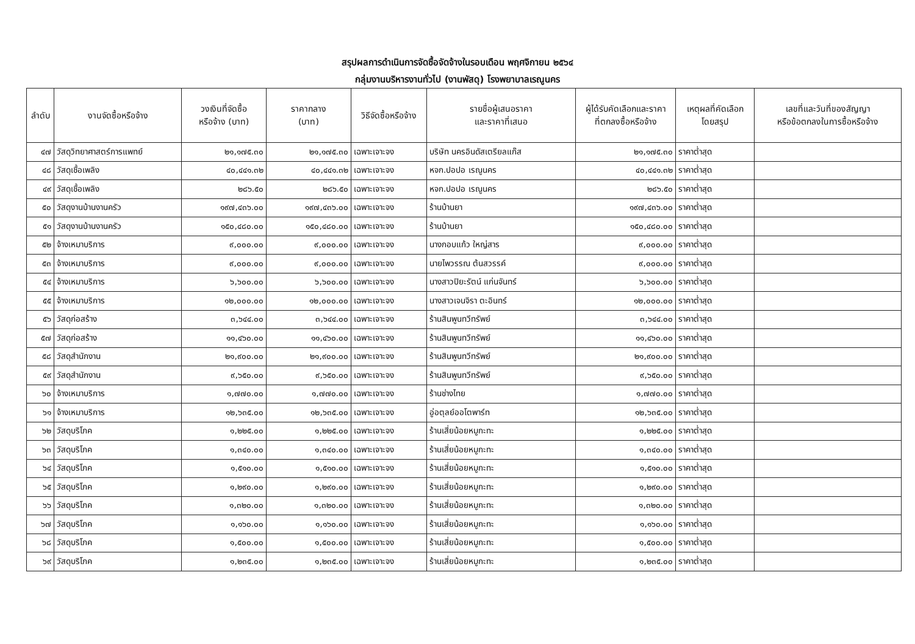สรุปผลการดำเนินการจัดซื้อจัดจ้างในรอบเดือน พฤศจิกายน ๒๕๖๔
กลุ่มงานบริหารงานทั่วไป (งานพัสดุ) โรงพยาบาลเรณูนคร
| ลำดับ | งานจัดซื้อหรือจ้าง | วงเงินที่จัดซื้อ หรือจ้าง (บาท) | ราคากลาง (บาท) | วิธีจัดซื้อหรือจ้าง | รายชื่อผู้เสนอราคา และราคาที่เสนอ | ผู้ได้รับคัดเลือกและราคา ที่ตกลงซื้อหรือจ้าง | เหตุผลที่คัดเลือก โดยสรุป | เลขที่และวันที่ของสัญญา หรือข้อตกลงในการซื้อหรือจ้าง |
| --- | --- | --- | --- | --- | --- | --- | --- | --- |
| ๔๗ | วัสดุวิทยาศาสตร์การแพทย์ | ๒๑,๑๗๕.๓๐ | ๒๑,๑๗๕.๓๐ | เฉพาะเจาะจง | บริษัท นครอินดัสเตรียลแก๊ส | ๒๑,๑๗๕.๓๐ | ราคาต่ำสุด | |
| ๔๘ | วัสดุเชื้อเพลิง | ๔๐,๔๔๑.๓๒ | ๔๐,๔๔๑.๓๒ | เฉพาะเจาะจง | หจก.ปอปอ เรณูนคร | ๔๐,๔๔๑.๓๒ | ราคาต่ำสุด | |
| ๔๙ | วัสดุเชื้อเพลิง | ๒๘๖.๕๐ | ๒๘๖.๕๐ | เฉพาะเจาะจง | หจก.ปอปอ เรณูนคร | ๒๘๖.๕๐ | ราคาต่ำสุด | |
| ๕๐ | วัสดุงานบ้านงานครัว | ๑๙๗,๔๓๖.๐๐ | ๑๙๗,๔๓๖.๐๐ | เฉพาะเจาะจง | ร้านบ้านยา | ๑๙๗,๔๓๖.๐๐ | ราคาต่ำสุด | |
| ๕๑ | วัสดุงานบ้านงานครัว | ๑๕๐,๔๘๐.๐๐ | ๑๕๐,๔๘๐.๐๐ | เฉพาะเจาะจง | ร้านบ้านยา | ๑๕๐,๔๘๐.๐๐ | ราคาต่ำสุด | |
| ๕๒ | จ้างเหมาบริการ | ๙,๐๐๐.๐๐ | ๙,๐๐๐.๐๐ | เฉพาะเจาะจง | นางกอบแก้ว ใหญ่สาร | ๙,๐๐๐.๐๐ | ราคาต่ำสุด | |
| ๕๓ | จ้างเหมาบริการ | ๙,๐๐๐.๐๐ | ๙,๐๐๐.๐๐ | เฉพาะเจาะจง | นายไพวรรณ ต้นสวรรค์ | ๙,๐๐๐.๐๐ | ราคาต่ำสุด | |
| ๕๔ | จ้างเหมาบริการ | ๖,๖๐๐.๐๐ | ๖,๖๐๐.๐๐ | เฉพาะเจาะจง | นางสาวปิยะรัตน์ แก่นจันทร์ | ๖,๖๐๐.๐๐ | ราคาต่ำสุด | |
| ๕๕ | จ้างเหมาบริการ | ๑๒,๐๐๐.๐๐ | ๑๒,๐๐๐.๐๐ | เฉพาะเจาะจง | นางสาวเจนจิรา ตะอินทร์ | ๑๒,๐๐๐.๐๐ | ราคาต่ำสุด | |
| ๕๖ | วัสดุก่อสร้าง | ๓,๖๔๔.๐๐ | ๓,๖๔๔.๐๐ | เฉพาะเจาะจง | ร้านสินพูนทวีทรัพย์ | ๓,๖๔๔.๐๐ | ราคาต่ำสุด | |
| ๕๗ | วัสดุก่อสร้าง | ๑๑,๔๖๐.๐๐ | ๑๑,๔๖๐.๐๐ | เฉพาะเจาะจง | ร้านสินพูนทวีทรัพย์ | ๑๑,๔๖๐.๐๐ | ราคาต่ำสุด | |
| ๕๘ | วัสดุสำนักงาน | ๒๑,๙๐๐.๐๐ | ๒๑,๙๐๐.๐๐ | เฉพาะเจาะจง | ร้านสินพูนทวีทรัพย์ | ๒๑,๙๐๐.๐๐ | ราคาต่ำสุด | |
| ๕๙ | วัสดุสำนักงาน | ๙,๖๕๐.๐๐ | ๙,๖๕๐.๐๐ | เฉพาะเจาะจง | ร้านสินพูนทวีทรัพย์ | ๙,๖๕๐.๐๐ | ราคาต่ำสุด | |
| ๖๐ | จ้างเหมาบริการ | ๑,๗๗๐.๐๐ | ๑,๗๗๐.๐๐ | เฉพาะเจาะจง | ร้านช่างไทย | ๑,๗๗๐.๐๐ | ราคาต่ำสุด | |
| ๖๑ | จ้างเหมาบริการ | ๑๒,๖๓๕.๐๐ | ๑๒,๖๓๕.๐๐ | เฉพาะเจาะจง | อู่อตุลย์ออโตพาร์ท | ๑๒,๖๓๕.๐๐ | ราคาต่ำสุด | |
| ๖๒ | วัสดุบริโภค | ๑,๒๒๕.๐๐ | ๑,๒๒๕.๐๐ | เฉพาะเจาะจง | ร้านเสี่ยน้อยหมูกะทะ | ๑,๒๒๕.๐๐ | ราคาต่ำสุด | |
| ๖๓ | วัสดุบริโภค | ๑,๓๔๐.๐๐ | ๑,๓๔๐.๐๐ | เฉพาะเจาะจง | ร้านเสี่ยน้อยหมูกะทะ | ๑,๓๔๐.๐๐ | ราคาต่ำสุด | |
| ๖๔ | วัสดุบริโภค | ๑,๕๑๐.๐๐ | ๑,๕๑๐.๐๐ | เฉพาะเจาะจง | ร้านเสี่ยน้อยหมูกะทะ | ๑,๕๑๐.๐๐ | ราคาต่ำสุด | |
| ๖๕ | วัสดุบริโภค | ๑,๒๙๐.๐๐ | ๑,๒๙๐.๐๐ | เฉพาะเจาะจง | ร้านเสี่ยน้อยหมูกะทะ | ๑,๒๙๐.๐๐ | ราคาต่ำสุด | |
| ๖๖ | วัสดุบริโภค | ๑,๓๒๐.๐๐ | ๑,๓๒๐.๐๐ | เฉพาะเจาะจง | ร้านเสี่ยน้อยหมูกะทะ | ๑,๓๒๐.๐๐ | ราคาต่ำสุด | |
| ๖๗ | วัสดุบริโภค | ๑,๑๖๐.๐๐ | ๑,๑๖๐.๐๐ | เฉพาะเจาะจง | ร้านเสี่ยน้อยหมูกะทะ | ๑,๑๖๐.๐๐ | ราคาต่ำสุด | |
| ๖๘ | วัสดุบริโภค | ๑,๕๐๐.๐๐ | ๑,๕๐๐.๐๐ | เฉพาะเจาะจง | ร้านเสี่ยน้อยหมูกะทะ | ๑,๕๐๐.๐๐ | ราคาต่ำสุด | |
| ๖๙ | วัสดุบริโภค | ๑,๒๓๕.๐๐ | ๑,๒๓๕.๐๐ | เฉพาะเจาะจง | ร้านเสี่ยน้อยหมูกะทะ | ๑,๒๓๕.๐๐ | ราคาต่ำสุด | |